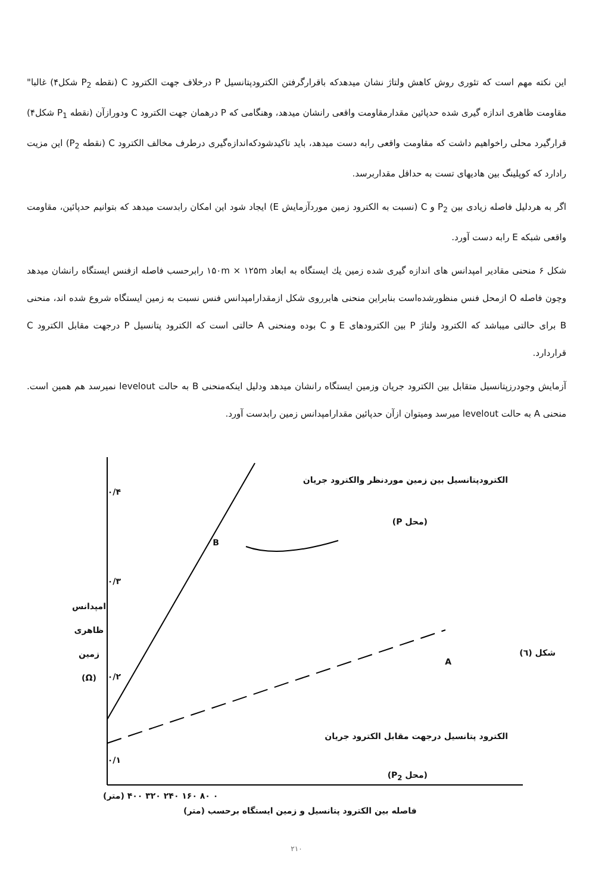این نکته مهم است که تئوری روش کاهش ولتاژ نشان میدهدکه باقرارگرفتن الکترودپتانسیل P درخلاف جهت الکترود C (نقطه P<sub>2</sub> شکل۴) غالبا" مقاومت ظاهری اندازه گیری شده حدپائین مقدارمقاومت واقعی رانشان میدهد، وهنگامی که P درهمان جهت الکترود C ودورازآن (نقطه P<sub>1</sub> شکل۴) قرارگیرد محلی راخواهیم داشت که مقاومت واقعی رابه دست میدهد، باید تاکیدشودکه‌اندازه‌گیری درطرف مخالف الکترود C (نقطه P<sub>2</sub>) این مزیت رادارد که کوپلینگ بین هادیهای تست به حداقل مقداربرسد.
اگر به هردلیل فاصله زیادی بین P<sub>2</sub> و C (نسبت به الکترود زمین موردآزمایش E) ایجاد شود این امکان رابدست میدهد که بتوانیم حدپائین، مقاومت واقعی شبکه E رابه دست آورد.
شکل ۶ منحنی مقادیر امپدانس های اندازه گیری شده زمین یك ایستگاه به ابعاد ۱۵۰m × ۱۲۵m رابرحسب فاصله ازفنس ایستگاه رانشان میدهد وچون فاصله O ازمحل فنس منظورشده‌است بنابراین منحنی هابرروی شکل ازمقدارامپدانس فنس نسبت به زمین ایستگاه شروع شده اند، منحنی B برای حالتی میباشد که الکترود ولتاژ P بین الکترودهای E و C بوده ومنحنی A حالتی است که الکترود پتانسیل P درجهت مقابل الکترود C قراردارد.
آزمایش وجودرزپتانسیل متقابل بین الکترود جریان وزمین ایستگاه رانشان میدهد ودلیل اینکه‌منحنی B به حالت levelout نمیرسد هم همین است. منحنی A به حالت levelout میرسد ومیتوان ازآن حدپائین مقدارامپدانس زمین رابدست آورد.
الکترودپتانسیل بین زمین موردنظر والکترود جریان
(محل P)
B
A
شکل (٦)
الکترود پتانسیل درجهت مقابل الکترود جریان
(محل P<sub>2</sub>)
۰/۴
۰/۳
۰/۲
۰/۱
امپدانس
ظاهری
زمین
(Ω)
۰ ۸۰ ۱۶۰ ۲۴۰ ۳۲۰ ۴۰۰ (متر)
فاصله بین الکترود پتانسیل و زمین ایستگاه برحسب (متر)
۲۱۰